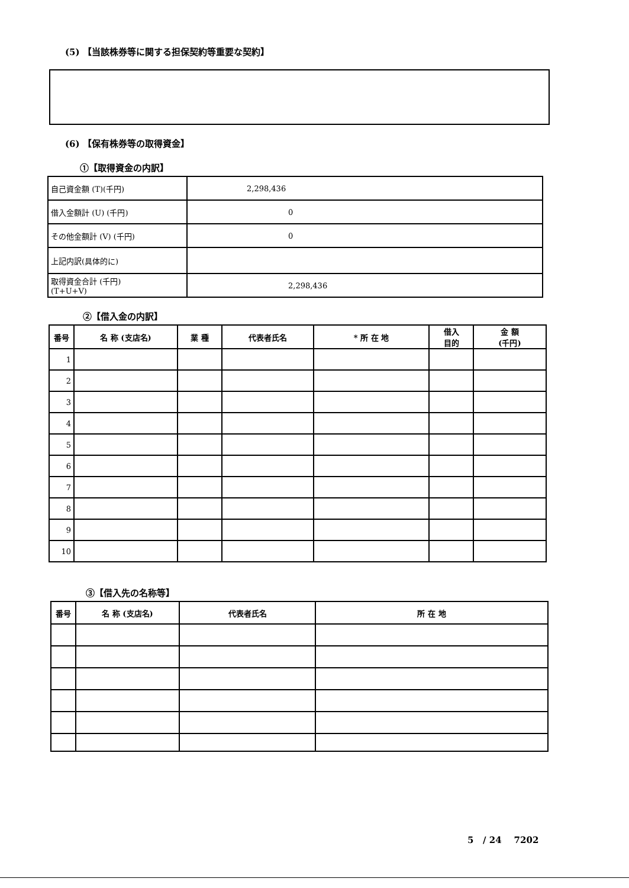(5) 【当該株券等に関する担保契約等重要な契約】
(6) 【保有株券等の取得資金】
①【取得資金の内訳】
| 自己資金額 (T)(千円) | 2,298,436 |
| 借入金額計 (U) (千円) | 0 |
| その他金額計 (V) (千円) | 0 |
| 上記内訳(具体的に) | |
| 取得資金合計 (千円) (T+U+V) | 2,298,436 |
②【借入金の内訳】
| 番号 | 名 称 (支店名) | 業 種 | 代表者氏名 | * 所 在 地 | 借入 目的 | 金 額 (千円) |
| --- | --- | --- | --- | --- | --- | --- |
| 1 | | | | | | |
| 2 | | | | | | |
| 3 | | | | | | |
| 4 | | | | | | |
| 5 | | | | | | |
| 6 | | | | | | |
| 7 | | | | | | |
| 8 | | | | | | |
| 9 | | | | | | |
| 10 | | | | | | |
③【借入先の名称等】
| 番号 | 名 称 (支店名) | 代表者氏名 | 所 在 地 |
| --- | --- | --- | --- |
5 / 24 7202